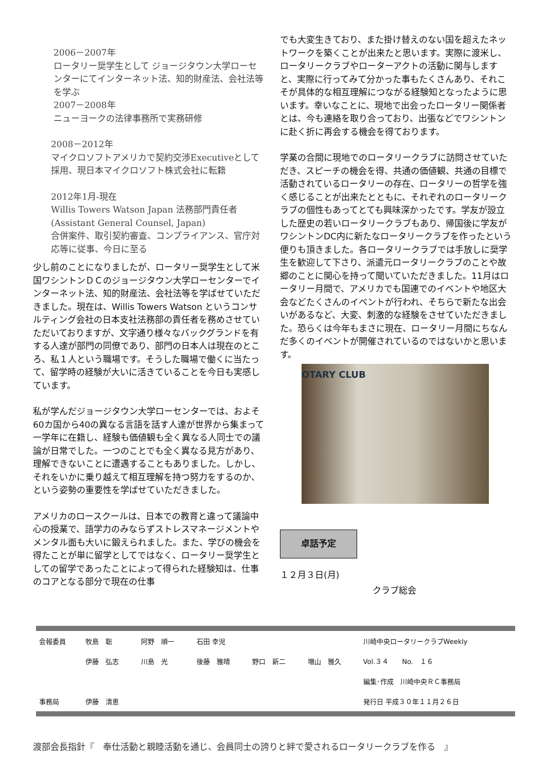2006－2007年
ロータリー奨学生として ジョージタウン大学ローセンターにてインターネット法、知的財産法、会社法等を学ぶ
2007－2008年
ニューヨークの法律事務所で実務研修
2008－2012年
マイクロソフトアメリカで契約交渉Executiveとして採用、現日本マイクロソフト株式会社に転籍
2012年1月-現在
Willis Towers Watson Japan 法務部門責任者 (Assistant General Counsel, Japan)
合併案件、取引契約審査、コンプライアンス、官庁対応等に従事、今日に至る
少し前のことになりましたが、ロータリー奨学生として米国ワシントンＤＣのジョージタウン大学ローセンターでインターネット法、知的財産法、会社法等を学ばせていただきました。現在は、Willis Towers Watson というコンサルティング会社の日本支社法務部の責任者を務めさせていただいておりますが、文字通り様々なバックグランドを有する人達が部門の同僚であり、部門の日本人は現在のところ、私１人という職場です。そうした職場で働くに当たって、留学時の経験が大いに活きていることを今日も実感しています。
私が学んだジョージタウン大学ローセンターでは、およそ60カ国から40の異なる言語を話す人達が世界から集まって一学年に在籍し、経験も価値観も全く異なる人同士での議論が日常でした。一つのことでも全く異なる見方があり、理解できないことに遭遇することもありました。しかし、それをいかに乗り越えて相互理解を持つ努力をするのか、という姿勢の重要性を学ばせていただきました。
アメリカのロースクールは、日本での教育と違って議論中心の授業で、語学力のみならずストレスマネージメントやメンタル面も大いに鍛えられました。また、学びの機会を得たことが単に留学としてではなく、ロータリー奨学生としての留学であったことによって得られた経験知は、仕事のコアとなる部分で現在の仕事
でも大変生きており、また掛け替えのない国を超えたネットワークを築くことが出来たと思います。実際に渡米し、ロータリークラブやローターアクトの活動に関与しますと、実際に行ってみて分かった事もたくさんあり、それこそが具体的な相互理解につながる経験知となったように思います。幸いなことに、現地で出会ったロータリー関係者とは、今も連絡を取り合っており、出張などでワシントンに赴く折に再会する機会を得ております。
学業の合間に現地でのロータリークラブに訪問させていただき、スピーチの機会を得、共通の価値観、共通の目標で活動されているロータリーの存在、ロータリーの哲学を強く感じることが出来たとともに、それぞれのロータリークラブの個性もあってとても興味深かったです。学友が設立した歴史の若いロータリークラブもあり、帰国後に学友がワシントンDC内に新たなロータリークラブを作ったという便りも頂きました。各ロータリークラブでは手放しに奨学生を歓迎して下さり、派遣元ロータリークラブのことや故郷のことに関心を持って聞いていただきました。11月はロータリー月間で、アメリカでも国連でのイベントや地区大会などたくさんのイベントが行われ、そちらで新たな出会いがあるなど、大変、刺激的な経験をさせていただきました。恐らくは今年もまさに現在、ロータリー月間にちなんだ多くのイベントが開催されているのではないかと思います。
OTARY CLUB
卓話予定
１２月３日(月)
クラブ総会
| 会報委員 | 牧島 聡 | 阿野 順一 | 石田 幸児 | | | 川崎中央ロータリークラブWeekly |
| | 伊藤 弘志 | 川島 光 | 後藤 雅晴 | 野口 新二 | 増山 雅久 | Vol.３４ No. １６ |
| | | | | | | 編集･作成 川崎中央ＲＣ事務局 |
| 事務局 | 伊藤 清恵 | | | | | 発行日 平成３０年１１月２６日 |
渡部会長指針『　奉仕活動と親睦活動を通じ、会員同士の誇りと絆で愛されるロータリークラブを作る　』